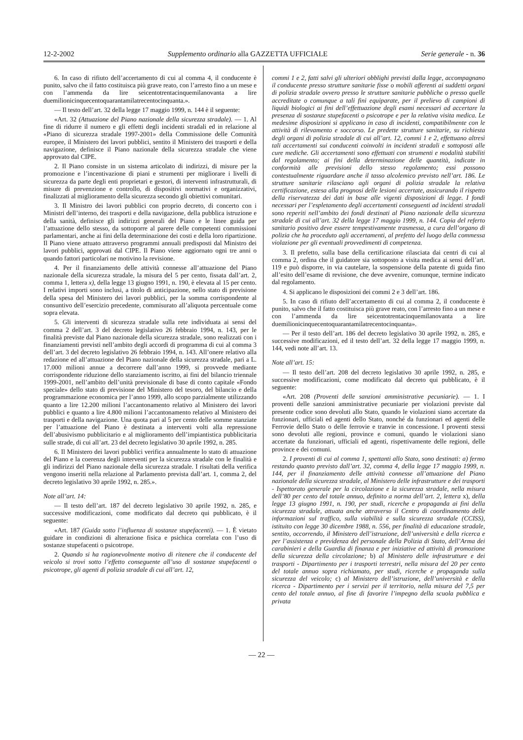12-2-2002 Supplemento ordinario alla GAZZETTA UFFICIALE Serie generale - n. 36
6. In caso di rifiuto dell’accertamento di cui al comma 4, il conducente è punito, salvo che il fatto costituisca più grave reato, con l’arresto fino a un mese e con l’ammenda da lire seicentotrentacinquemilanovanta a lire duemilionicinquecentoquarantamilatrecentocinquanta.».
— Il testo dell’art. 32 della legge 17 maggio 1999, n. 144 è il seguente:
«Art. 32 (Attuazione del Piano nazionale della sicurezza stradale). — 1. Al fine di ridurre il numero e gli effetti degli incidenti stradali ed in relazione al «Piano di sicurezza stradale 1997-2001» della Commissione delle Comunità europee, il Ministero dei lavori pubblici, sentito il Ministero dei trasporti e della navigazione, definisce il Piano nazionale della sicurezza stradale che viene approvato dal CIPE.
2. Il Piano consiste in un sistema articolato di indirizzi, di misure per la promozione e l’incentivazione di piani e strumenti per migliorare i livelli di sicurezza da parte degli enti proprietari e gestori, di interventi infrastrutturali, di misure di prevenzione e controllo, di dispositivi normativi e organizzativi, finalizzati al miglioramento della sicurezza secondo gli obiettivi comunitari.
3. Il Ministro dei lavori pubblici con proprio decreto, di concerto con i Ministri dell’interno, dei trasporti e della navigazione, della pubblica istruzione e della sanità, definisce gli indirizzi generali del Piano e le linee guida per l’attuazione dello stesso, da sottoporre al parere delle competenti commissioni parlamentari, anche ai fini della determinazione dei costi e della loro ripartizione. Il Piano viene attuato attraverso programmi annuali predisposti dal Ministro dei lavori pubblici, approvati dal CIPE. Il Piano viene aggiornato ogni tre anni o quando fattori particolari ne motivino la revisione.
4. Per il finanziamento delle attività connesse all’attuazione del Piano nazionale della sicurezza stradale, la misura del 5 per cento, fissata dall’art. 2, comma 1, lettera x), della legge 13 giugno 1991, n. 190, è elevata al 15 per cento. I relativi importi sono inclusi, a titolo di anticipazione, nello stato di previsione della spesa del Ministero dei lavori pubblici, per la somma corrispondente al consuntivo dell’esercizio precedente, commisurato all’aliquota percentuale come sopra elevata.
5. Gli interventi di sicurezza stradale sulla rete individuata ai sensi del comma 2 dell’art. 3 del decreto legislativo 26 febbraio 1994, n. 143, per le finalità previste dal Piano nazionale della sicurezza stradale, sono realizzati con i finanziamenti previsti nell’ambito degli accordi di programma di cui al comma 3 dell’art. 3 del decreto legislativo 26 febbraio 1994, n. 143. All’onere relativo alla redazione ed all’attuazione del Piano nazionale della sicurezza stradale, pari a L. 17.000 milioni annue a decorrere dall’anno 1999, si provvede mediante corrispondente riduzione dello stanziamento iscritto, ai fini del bilancio triennale 1999-2001, nell’ambito dell’unità previsionale di base di conto capitale «Fondo speciale» dello stato di previsione del Ministero del tesoro, del bilancio e della programmazione economica per l’anno 1999, allo scopo parzialmente utilizzando quanto a lire 12.200 milioni l’accantonamento relativo al Ministero dei lavori pubblici e quanto a lire 4.800 milioni l’accantonamento relativo al Ministero dei trasporti e della navigazione. Una quota pari al 5 per cento delle somme stanziate per l’attuazione del Piano è destinata a interventi volti alla repressione dell’abusivismo pubblicitario e al miglioramento dell’impiantistica pubblicitaria sulle strade, di cui all’art. 23 del decreto legislativo 30 aprile 1992, n. 285.
6. Il Ministero dei lavori pubblici verifica annualmente lo stato di attuazione del Piano e la coerenza degli interventi per la sicurezza stradale con le finalità e gli indirizzi del Piano nazionale della sicurezza stradale. I risultati della verifica vengono inseriti nella relazione al Parlamento prevista dall’art. 1, comma 2, del decreto legislativo 30 aprile 1992, n. 285.».
Note all’art. 14:
— Il testo dell’art. 187 del decreto legislativo 30 aprile 1992, n. 285, e successive modificazioni, come modificato dal decreto qui pubblicato, è il seguente:
«Art. 187 (Guida sotto l’influenza di sostanze stupefacenti). — 1. È vietato guidare in condizioni di alterazione fisica e psichica correlata con l’uso di sostanze stupefacenti o psicotrope.
2. Quando si ha ragionevolmente motivo di ritenere che il conducente del veicolo si trovi sotto l’effetto conseguente all’uso di sostanze stupefacenti o psicotrope, gli agenti di polizia stradale di cui all’art. 12,
commi 1 e 2, fatti salvi gli ulteriori obblighi previsti dalla legge, accompagnano il conducente presso strutture sanitarie fisse o mobili afferenti ai suddetti organi di polizia stradale ovvero presso le strutture sanitarie pubbliche o presso quelle accreditate o comunque a tali fini equiparate, per il prelievo di campioni di liquidi biologici ai fini dell’effettuazione degli esami necessari ad accertare la presenza di sostanze stupefacenti o psicotrope e per la relativa visita medica. Le medesime disposizioni si applicano in caso di incidenti, compatibilmente con le attività di rilevamento e soccorso. Le predette strutture sanitarie, su richiesta degli organi di polizia stradale di cui all’art. 12, commi 1 e 2, effettuano altresì tali accertamenti sui conducenti coinvolti in incidenti stradali e sottoposti alle cure mediche. Gli accertamenti sono effettuati con strumenti e modalità stabiliti dal regolamento; ai fini della determinazione delle quantità, indicate in conformità alle previsioni dello stesso regolamento; essi possono contestualmente riguardare anche il tasso alcolemico previsto nell’art. 186. Le strutture sanitarie rilasciano agli organi di polizia stradale la relativa certificazione, estesa alla prognosi delle lesioni accertate, assicurando il rispetto della riservatezza dei dati in base alle vigenti disposizioni di legge. I fondi necessari per l’espletamento degli accertamenti conseguenti ad incidenti stradali sono reperiti nell’ambito dei fondi destinati al Piano nazionale della sicurezza stradale di cui all’art. 32 della legge 17 maggio 1999, n. 144. Copia del referto sanitario positivo deve essere tempestivamente trasmessa, a cura dell’organo di polizia che ha proceduto agli accertamenti, al prefetto del luogo della commessa violazione per gli eventuali provvedimenti di competenza.
3. Il prefetto, sulla base della certificazione rilasciata dai centri di cui al comma 2, ordina che il guidatore sia sottoposto a visita medica ai sensi dell’art. 119 e può disporre, in via cautelare, la sospensione della patente di guida fino all’esito dell’esame di revisione, che deve avvenire, comunque, termine indicato dal regolamento.
4. Si applicano le disposizioni dei commi 2 e 3 dell’art. 186.
5. In caso di rifiuto dell’accertamento di cui al comma 2, il conducente è punito, salvo che il fatto costituisca più grave reato, con l’arresto fino a un mese e con l’ammenda da lire seicentotrentacinquemilanovanta a lire duemilionicinquecentoquarantamilatrecentocinquanta».
— Per il testo dell’art. 186 del decreto legislativo 30 aprile 1992, n. 285, e successive modificazioni, ed il testo dell’art. 32 della legge 17 maggio 1999, n. 144, vedi note all’art. 13.
Note all’art. 15:
— Il testo dell’art. 208 del decreto legislativo 30 aprile 1992, n. 285, e successive modificazioni, come modificato dal decreto qui pubblicato, è il seguente:
«Art. 208 (Proventi delle sanzioni amministrative pecuniarie). — 1. I proventi delle sanzioni amministrative pecuniarie per violazioni previste dal presente codice sono devoluti allo Stato, quando le violazioni siano accertate da funzionari, ufficiali ed agenti dello Stato, nonché da funzionari ed agenti delle Ferrovie dello Stato o delle ferrovie e tranvie in concessione. I proventi stessi sono devoluti alle regioni, province e comuni, quando le violazioni siano accertate da funzionari, ufficiali ed agenti, rispettivamente delle regioni, delle province e dei comuni.
2. I proventi di cui al comma 1, spettanti allo Stato, sono destinati: a) fermo restando quanto previsto dall’art. 32, comma 4, della legge 17 maggio 1999, n. 144, per il finanziamento delle attività connesse all’attuazione del Piano nazionale della sicurezza stradale, al Ministero delle infrastrutture e dei trasporti - Ispettorato generale per la circolazione e la sicurezza stradale, nella misura dell’80 per cento del totale annuo, definito a norma dell’art. 2, lettera x), della legge 13 giugno 1991, n. 190, per studi, ricerche e propaganda ai fini della sicurezza stradale, attuata anche attraverso il Centro di coordinamento delle informazioni sul traffico, sulla viabilità e sulla sicurezza stradale (CCISS), istituito con legge 30 dicembre 1988, n. 556, per finalità di educazione stradale, sentito, occorrendo, il Ministero dell’istruzione, dell’università e della ricerca e per l’assistenza e previdenza del personale della Polizia di Stato, dell’Arma dei carabinieri e della Guardia di finanza e per iniziative ed attività di promozione della sicurezza della circolazione; b) al Ministero delle infrastrutture e dei trasporti - Dipartimento per i trasporti terrestri, nella misura del 20 per cento del totale annuo sopra richiamato, per studi, ricerche e propaganda sulla sicurezza del veicolo; c) al Ministero dell’istruzione, dell’università e della ricerca - Dipartimento per i servizi per il territorio, nella misura del 7,5 per cento del totale annuo, al fine di favorire l’impegno della scuola pubblica e privata
— 22 —